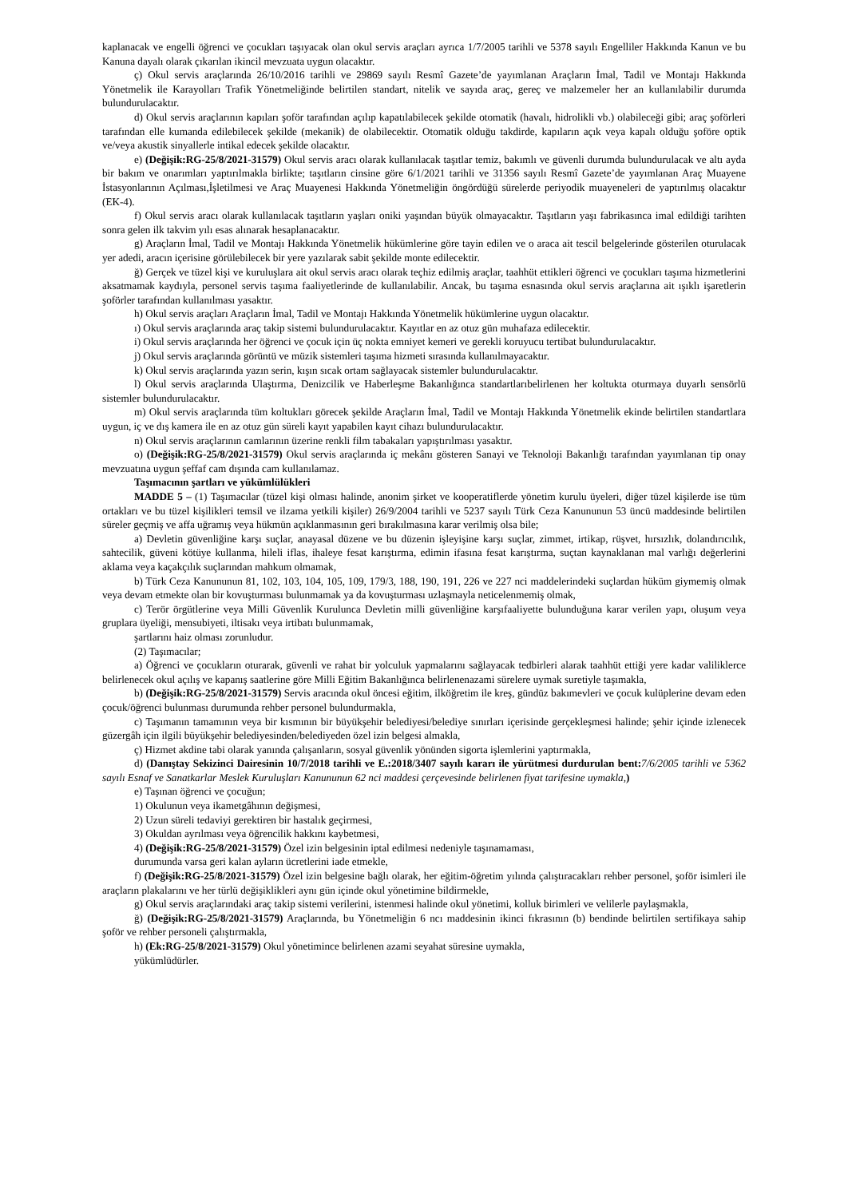kaplanacak ve engelli öğrenci ve çocukları taşıyacak olan okul servis araçları ayrıca 1/7/2005 tarihli ve 5378 sayılı Engelliler Hakkında Kanun ve bu Kanuna dayalı olarak çıkarılan ikincil mevzuata uygun olacaktır.
ç) Okul servis araçlarında 26/10/2016 tarihli ve 29869 sayılı Resmî Gazete’de yayımlanan Araçların İmal, Tadil ve Montajı Hakkında Yönetmelik ile Karayolları Trafik Yönetmeliğinde belirtilen standart, nitelik ve sayıda araç, gereç ve malzemeler her an kullanılabilir durumda bulundurulacaktır.
d) Okul servis araçlarının kapıları şoför tarafından açılıp kapatılabilecek şekilde otomatik (havalı, hidrolikli vb.) olabileceği gibi; araç şoförleri tarafından elle kumanda edilebilecek şekilde (mekanik) de olabilecektir. Otomatik olduğu takdirde, kapıların açık veya kapalı olduğu şoföre optik ve/veya akustik sinyallerle intikal edecek şekilde olacaktır.
e) (Değişik:RG-25/8/2021-31579) Okul servis aracı olarak kullanılacak taşıtlar temiz, bakımlı ve güvenli durumda bulundurulacak ve altı ayda bir bakım ve onarımları yaptırılmakla birlikte; taşıtların cinsine göre 6/1/2021 tarihli ve 31356 sayılı Resmî Gazete’de yayımlanan Araç Muayene İstasyonlarının Açılması,İşletilmesi ve Araç Muayenesi Hakkında Yönetmeliğin öngördüğü sürelerde periyodik muayeneleri de yaptırılmış olacaktır (EK-4).
f) Okul servis aracı olarak kullanılacak taşıtların yaşları oniki yaşından büyük olmayacaktır. Taşıtların yaşı fabrikasınca imal edildiği tarihten sonra gelen ilk takvim yılı esas alınarak hesaplanacaktır.
g) Araçların İmal, Tadil ve Montajı Hakkında Yönetmelik hükümlerine göre tayin edilen ve o araca ait tescil belgelerinde gösterilen oturulacak yer adedi, aracın içerisine görülebilecek bir yere yazılarak sabit şekilde monte edilecektir.
ğ) Gerçek ve tüzel kişi ve kuruluşlara ait okul servis aracı olarak teçhiz edilmiş araçlar, taahhüt ettikleri öğrenci ve çocukları taşıma hizmetlerini aksatmamak kaydıyla, personel servis taşıma faaliyetlerinde de kullanılabilir. Ancak, bu taşıma esnasında okul servis araçlarına ait ışıklı işaretlerin şoförler tarafından kullanılması yasaktır.
h) Okul servis araçları Araçların İmal, Tadil ve Montajı Hakkında Yönetmelik hükümlerine uygun olacaktır.
ı) Okul servis araçlarında araç takip sistemi bulundurulacaktır. Kayıtlar en az otuz gün muhafaza edilecektir.
i) Okul servis araçlarında her öğrenci ve çocuk için üç nokta emniyet kemeri ve gerekli koruyucu tertibat bulundurulacaktır.
j) Okul servis araçlarında görüntü ve müzik sistemleri taşıma hizmeti sırasında kullanılmayacaktır.
k) Okul servis araçlarında yazın serin, kışın sıcak ortam sağlayacak sistemler bulundurulacaktır.
l) Okul servis araçlarında Ulaştırma, Denizcilik ve Haberleşme Bakanlığınca standartlarıbelirlenen her koltukta oturmaya duyarlı sensörlü sistemler bulundurulacaktır.
m) Okul servis araçlarında tüm koltukları görecek şekilde Araçların İmal, Tadil ve Montajı Hakkında Yönetmelik ekinde belirtilen standartlara uygun, iç ve dış kamera ile en az otuz gün süreli kayıt yapabilen kayıt cihazı bulundurulacaktır.
n) Okul servis araçlarının camlarının üzerine renkli film tabakaları yapıştırılması yasaktır.
o) (Değişik:RG-25/8/2021-31579) Okul servis araçlarında iç mekânı gösteren Sanayi ve Teknoloji Bakanlığı tarafından yayımlanan tip onay mevzuatına uygun şeffaf cam dışında cam kullanılamaz.
Taşımacının şartları ve yükümlülükleri
MADDE 5 – (1) Taşımacılar (tüzel kişi olması halinde, anonim şirket ve kooperatiflerde yönetim kurulu üyeleri, diğer tüzel kişilerde ise tüm ortakları ve bu tüzel kişilikleri temsil ve ilzama yetkili kişiler) 26/9/2004 tarihli ve 5237 sayılı Türk Ceza Kanununun 53 üncü maddesinde belirtilen süreler geçmiş ve affa uğramış veya hükmün açıklanmasının geri bırakılmasına karar verilmiş olsa bile;
a) Devletin güvenliğine karşı suçlar, anayasal düzene ve bu düzenin işleyişine karşı suçlar, zimmet, irtikap, rüşvet, hırsızlık, dolandırıcılık, sahtecilik, güveni kötüye kullanma, hileli iflas, ihaleye fesat karıştırma, edimin ifasına fesat karıştırma, suçtan kaynaklanan mal varlığı değerlerini aklama veya kaçakçılık suçlarından mahkum olmamak,
b) Türk Ceza Kanununun 81, 102, 103, 104, 105, 109, 179/3, 188, 190, 191, 226 ve 227 nci maddelerindeki suçlardan hüküm giymemiş olmak veya devam etmekte olan bir kovuşturması bulunmamak ya da kovuşturması uzlaşmayla neticelenmemiş olmak,
c) Terör örgütlerine veya Milli Güvenlik Kurulunca Devletin milli güvenliğine karşıfaaliyette bulunduğuna karar verilen yapı, oluşum veya gruplara üyeliği, mensubiyeti, iltisakı veya irtibatı bulunmamak,
şartlarını haiz olması zorunludur.
(2) Taşımacılar;
a) Öğrenci ve çocukların oturarak, güvenli ve rahat bir yolculuk yapmalarını sağlayacak tedbirleri alarak taahhüt ettiği yere kadar valiliklerce belirlenecek okul açılış ve kapanış saatlerine göre Milli Eğitim Bakanlığınca belirlenenazami sürelere uymak suretiyle taşımakla,
b) (Değişik:RG-25/8/2021-31579) Servis aracında okul öncesi eğitim, ilköğretim ile kreş, gündüz bakımevleri ve çocuk kulüplerine devam eden çocuk/öğrenci bulunması durumunda rehber personel bulundurmakla,
c) Taşımanın tamamının veya bir kısmının bir büyükşehir belediyesi/belediye sınırları içerisinde gerçekleşmesi halinde; şehir içinde izlenecek güzergâh için ilgili büyükşehir belediyesinden/belediyeden özel izin belgesi almakla,
ç) Hizmet akdine tabi olarak yanında çalışanların, sosyal güvenlik yönünden sigorta işlemlerini yaptırmakla,
d) (Danıştay Sekizinci Dairesinin 10/7/2018 tarihli ve E.:2018/3407 sayılı kararı ile yürütmesi durdurulan bent: 7/6/2005 tarihli ve 5362 sayılı Esnaf ve Sanatkarlar Meslek Kuruluşları Kanununun 62 nci maddesi çerçevesinde belirlenen fiyat tarifesine uymakla,)
e) Taşınan öğrenci ve çocuğun;
1) Okulunun veya ikametgâhının değişmesi,
2) Uzun süreli tedaviyi gerektiren bir hastalık geçirmesi,
3) Okuldan ayrılması veya öğrencilik hakkını kaybetmesi,
4) (Değişik:RG-25/8/2021-31579) Özel izin belgesinin iptal edilmesi nedeniyle taşınamaması,
durumunda varsa geri kalan ayların ücretlerini iade etmekle,
f) (Değişik:RG-25/8/2021-31579) Özel izin belgesine bağlı olarak, her eğitim-öğretim yılında çalıştıracakları rehber personel, şoför isimleri ile araçların plakalarını ve her türlü değişiklikleri aynı gün içinde okul yönetimine bildirmekle,
g) Okul servis araçlarındaki araç takip sistemi verilerini, istenmesi halinde okul yönetimi, kolluk birimleri ve velilerle paylaşmakla,
ğ) (Değişik:RG-25/8/2021-31579) Araçlarında, bu Yönetmeliğin 6 ncı maddesinin ikinci fıkrasının (b) bendinde belirtilen sertifikaya sahip şoför ve rehber personeli çalıştırmakla,
h) (Ek:RG-25/8/2021-31579) Okul yönetimince belirlenen azami seyahat süresine uymakla,
yükümlüdürler.